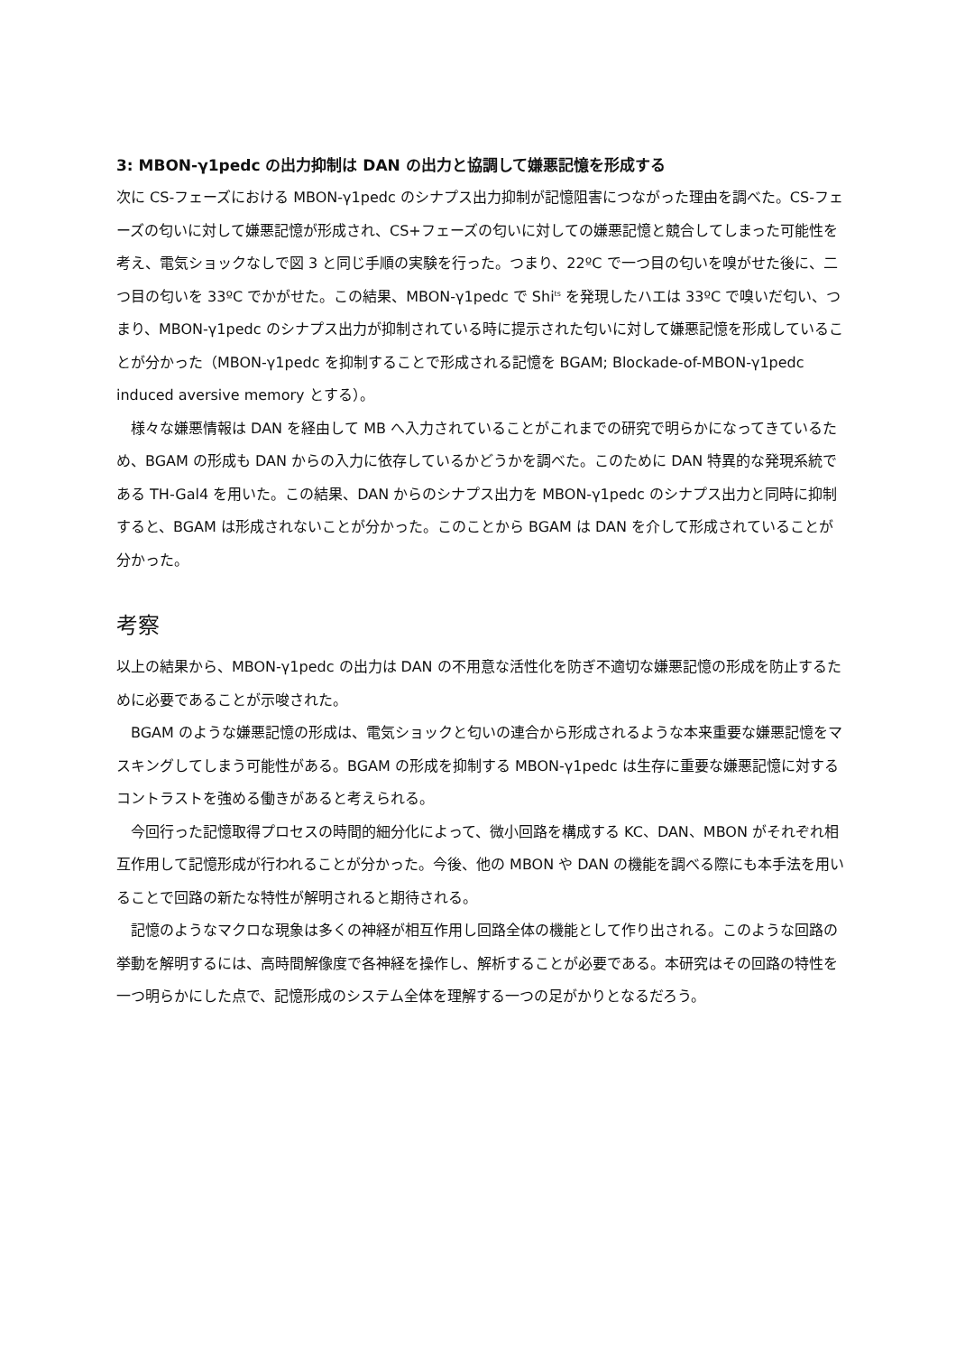3: MBON-γ1pedc の出力抑制は DAN の出力と協調して嫌悪記憶を形成する
次に CS-フェーズにおける MBON-γ1pedc のシナプス出力抑制が記憶阻害につながった理由を調べた。CS-フェーズの匂いに対して嫌悪記憶が形成され、CS+フェーズの匂いに対しての嫌悪記憶と競合してしまった可能性を考え、電気ショックなしで図 3 と同じ手順の実験を行った。つまり、22ºC で一つ目の匂いを嗅がせた後に、二つ目の匂いを 33ºC でかがせた。この結果、MBON-γ1pedc で Shi<sup>ts</sup> を発現したハエは 33ºC で嗅いだ匂い、つまり、MBON-γ1pedc のシナプス出力が抑制されている時に提示された匂いに対して嫌悪記憶を形成していることが分かった（MBON-γ1pedc を抑制することで形成される記憶を BGAM; Blockade-of-MBON-γ1pedc induced aversive memory とする）。
　様々な嫌悪情報は DAN を経由して MB へ入力されていることがこれまでの研究で明らかになってきているため、BGAM の形成も DAN からの入力に依存しているかどうかを調べた。このために DAN 特異的な発現系統である TH-Gal4 を用いた。この結果、DAN からのシナプス出力を MBON-γ1pedc のシナプス出力と同時に抑制すると、BGAM は形成されないことが分かった。このことから BGAM は DAN を介して形成されていることが分かった。
考察
以上の結果から、MBON-γ1pedc の出力は DAN の不用意な活性化を防ぎ不適切な嫌悪記憶の形成を防止するために必要であることが示唆された。
　BGAM のような嫌悪記憶の形成は、電気ショックと匂いの連合から形成されるような本来重要な嫌悪記憶をマスキングしてしまう可能性がある。BGAM の形成を抑制する MBON-γ1pedc は生存に重要な嫌悪記憶に対するコントラストを強める働きがあると考えられる。
　今回行った記憶取得プロセスの時間的細分化によって、微小回路を構成する KC、DAN、MBON がそれぞれ相互作用して記憶形成が行われることが分かった。今後、他の MBON や DAN の機能を調べる際にも本手法を用いることで回路の新たな特性が解明されると期待される。
　記憶のようなマクロな現象は多くの神経が相互作用し回路全体の機能として作り出される。このような回路の挙動を解明するには、高時間解像度で各神経を操作し、解析することが必要である。本研究はその回路の特性を一つ明らかにした点で、記憶形成のシステム全体を理解する一つの足がかりとなるだろう。